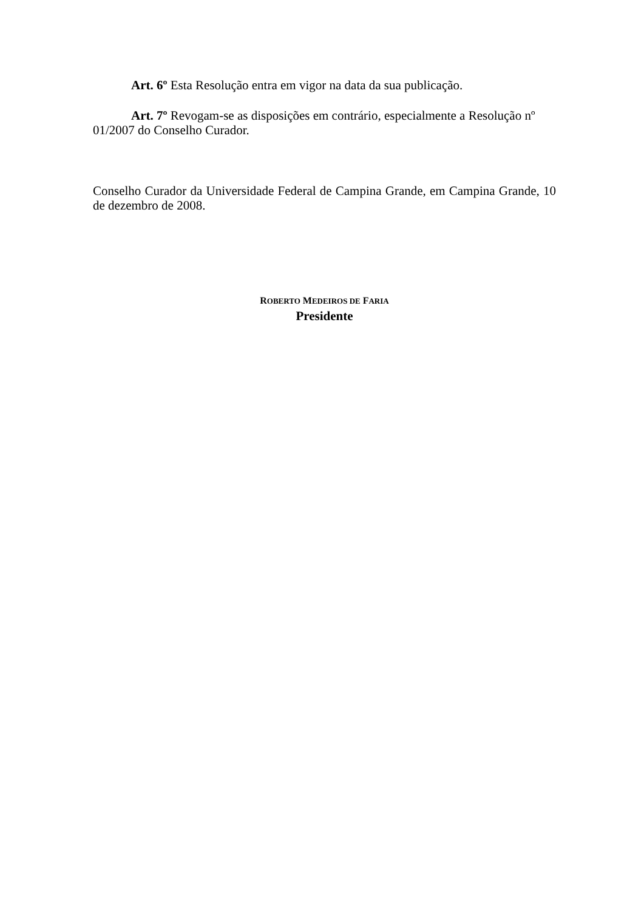Art. 6º Esta Resolução entra em vigor na data da sua publicação.
Art. 7º Revogam-se as disposições em contrário, especialmente a Resolução nº 01/2007 do Conselho Curador.
Conselho Curador da Universidade Federal de Campina Grande, em Campina Grande, 10 de dezembro de 2008.
ROBERTO MEDEIROS DE FARIA
Presidente